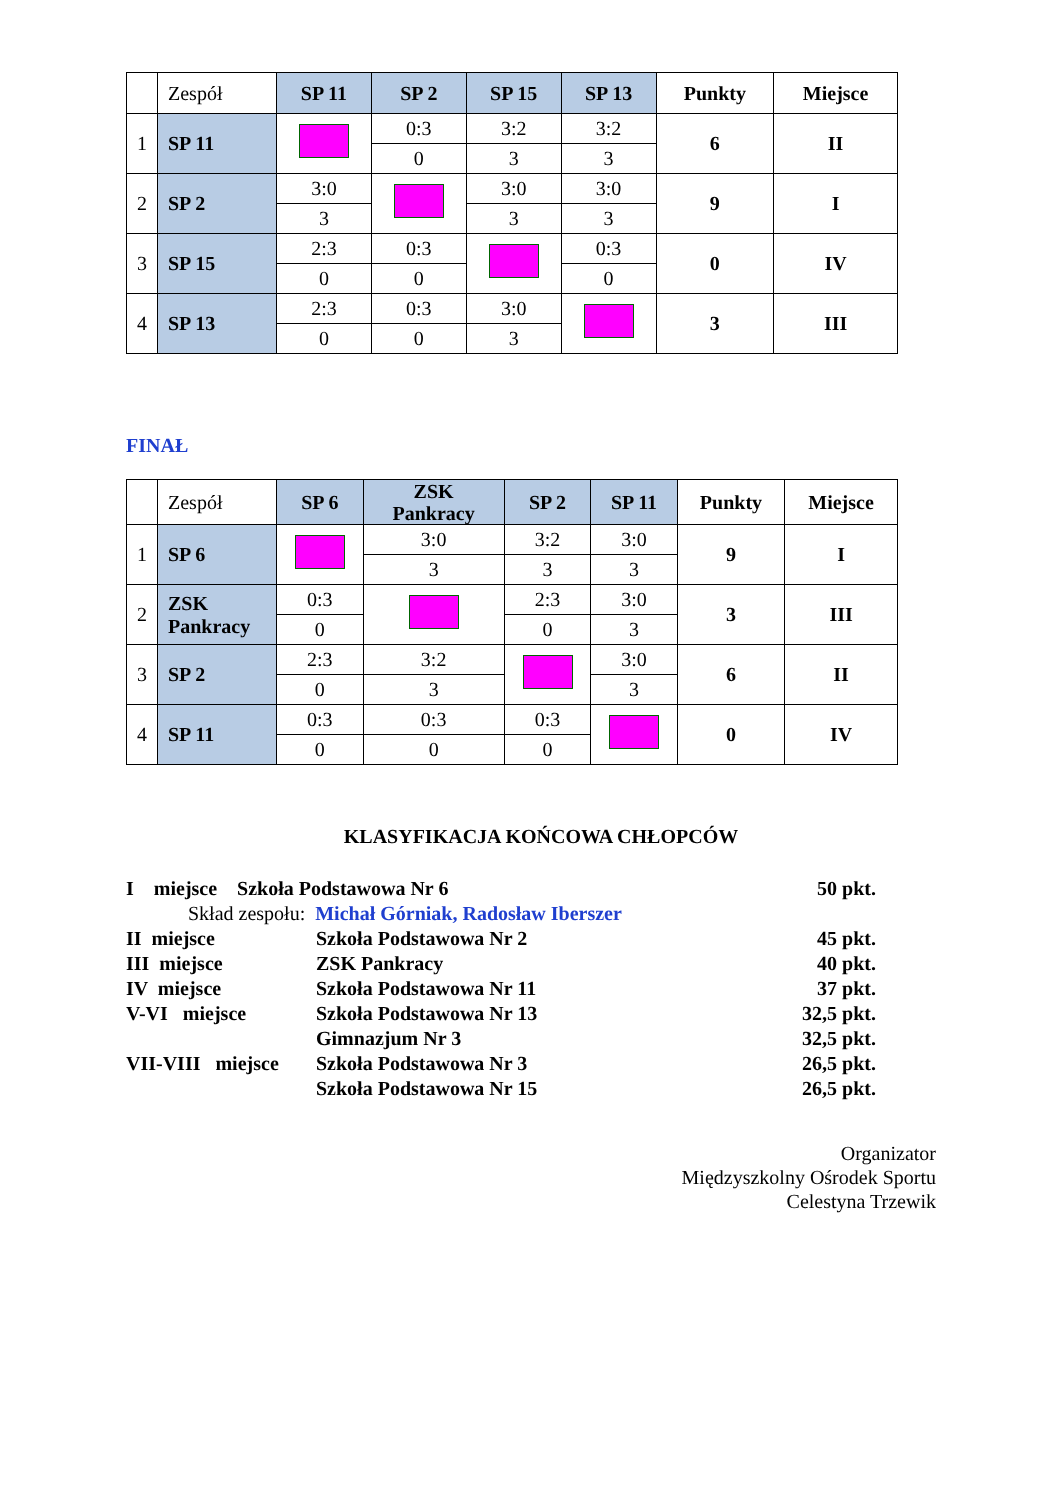| | Zespół | SP 11 | SP 2 | SP 15 | SP 13 | Punkty | Miejsce |
| --- | --- | --- | --- | --- | --- | --- | --- |
| 1 | SP 11 | | 0:3 | 3:2 | 3:2 | 6 | II |
| | | | 0 | 3 | 3 | | |
| 2 | SP 2 | 3:0 | | 3:0 | 3:0 | 9 | I |
| | | 3 | | 3 | 3 | | |
| 3 | SP 15 | 2:3 | 0:3 | | 0:3 | 0 | IV |
| | | 0 | 0 | | 0 | | |
| 4 | SP 13 | 2:3 | 0:3 | 3:0 | | 3 | III |
| | | 0 | 0 | 3 | | | |
FINAŁ
| | Zespół | SP 6 | ZSK Pankracy | SP 2 | SP 11 | Punkty | Miejsce |
| --- | --- | --- | --- | --- | --- | --- | --- |
| 1 | SP 6 | | 3:0 | 3:2 | 3:0 | 9 | I |
| | | | 3 | 3 | 3 | | |
| 2 | ZSK Pankracy | 0:3 | | 2:3 | 3:0 | 3 | III |
| | | 0 | | 0 | 3 | | |
| 3 | SP 2 | 2:3 | 3:2 | | 3:0 | 6 | II |
| | | 0 | 3 | | 3 | | |
| 4 | SP 11 | 0:3 | 0:3 | 0:3 | | 0 | IV |
| | | 0 | 0 | 0 | | | |
KLASYFIKACJA KOŃCOWA CHŁOPCÓW
I miejsce Szkoła Podstawowa Nr 6 50 pkt.
Skład zespołu: Michał Górniak, Radosław Iberszer
II miejsce Szkoła Podstawowa Nr 2 45 pkt.
III miejsce ZSK Pankracy 40 pkt.
IV miejsce Szkoła Podstawowa Nr 11 37 pkt.
V-VI miejsce Szkoła Podstawowa Nr 13 32,5 pkt.
Gimnazjum Nr 3 32,5 pkt.
VII-VIII miejsce Szkoła Podstawowa Nr 3 26,5 pkt.
Szkoła Podstawowa Nr 15 26,5 pkt.
Organizator
Międzyszkolny Ośrodek Sportu
Celestyna Trzewik